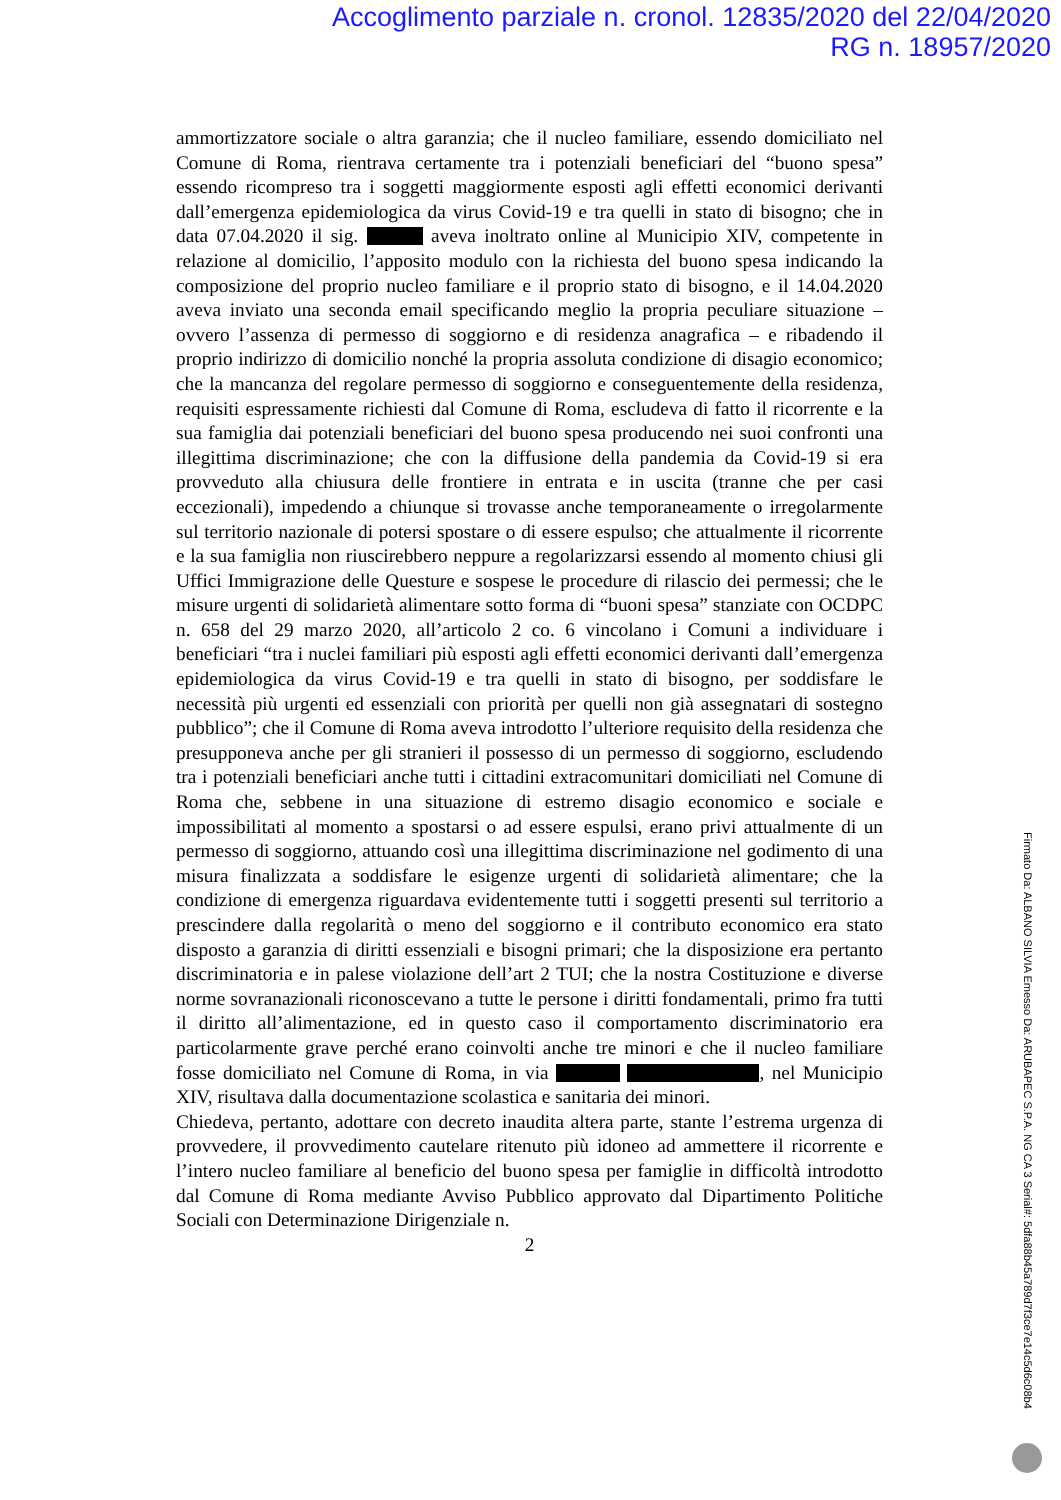Accoglimento parziale n. cronol. 12835/2020 del 22/04/2020
RG n. 18957/2020
ammortizzatore sociale o altra garanzia; che il nucleo familiare, essendo domiciliato nel Comune di Roma, rientrava certamente tra i potenziali beneficiari del “buono spesa” essendo ricompreso tra i soggetti maggiormente esposti agli effetti economici derivanti dall’emergenza epidemiologica da virus Covid-19 e tra quelli in stato di bisogno; che in data 07.04.2020 il sig. aveva inoltrato online al Municipio XIV, competente in relazione al domicilio, l’apposito modulo con la richiesta del buono spesa indicando la composizione del proprio nucleo familiare e il proprio stato di bisogno, e il 14.04.2020 aveva inviato una seconda email specificando meglio la propria peculiare situazione – ovvero l’assenza di permesso di soggiorno e di residenza anagrafica – e ribadendo il proprio indirizzo di domicilio nonché la propria assoluta condizione di disagio economico; che la mancanza del regolare permesso di soggiorno e conseguentemente della residenza, requisiti espressamente richiesti dal Comune di Roma, escludeva di fatto il ricorrente e la sua famiglia dai potenziali beneficiari del buono spesa producendo nei suoi confronti una illegittima discriminazione; che con la diffusione della pandemia da Covid-19 si era provveduto alla chiusura delle frontiere in entrata e in uscita (tranne che per casi eccezionali), impedendo a chiunque si trovasse anche temporaneamente o irregolarmente sul territorio nazionale di potersi spostare o di essere espulso; che attualmente il ricorrente e la sua famiglia non riuscirebbero neppure a regolarizzarsi essendo al momento chiusi gli Uffici Immigrazione delle Questure e sospese le procedure di rilascio dei permessi; che le misure urgenti di solidarietà alimentare sotto forma di “buoni spesa” stanziate con OCDPC n. 658 del 29 marzo 2020, all’articolo 2 co. 6 vincolano i Comuni a individuare i beneficiari “tra i nuclei familiari più esposti agli effetti economici derivanti dall’emergenza epidemiologica da virus Covid-19 e tra quelli in stato di bisogno, per soddisfare le necessità più urgenti ed essenziali con priorità per quelli non già assegnatari di sostegno pubblico”; che il Comune di Roma aveva introdotto l’ulteriore requisito della residenza che presupponeva anche per gli stranieri il possesso di un permesso di soggiorno, escludendo tra i potenziali beneficiari anche tutti i cittadini extracomunitari domiciliati nel Comune di Roma che, sebbene in una situazione di estremo disagio economico e sociale e impossibilitati al momento a spostarsi o ad essere espulsi, erano privi attualmente di un permesso di soggiorno, attuando così una illegittima discriminazione nel godimento di una misura finalizzata a soddisfare le esigenze urgenti di solidarietà alimentare; che la condizione di emergenza riguardava evidentemente tutti i soggetti presenti sul territorio a prescindere dalla regolarità o meno del soggiorno e il contributo economico era stato disposto a garanzia di diritti essenziali e bisogni primari; che la disposizione era pertanto discriminatoria e in palese violazione dell’art 2 TUI; che la nostra Costituzione e diverse norme sovranazionali riconoscevano a tutte le persone i diritti fondamentali, primo fra tutti il diritto all’alimentazione, ed in questo caso il comportamento discriminatorio era particolarmente grave perché erano coinvolti anche tre minori e che il nucleo familiare fosse domiciliato nel Comune di Roma, in via , nel Municipio XIV, risultava dalla documentazione scolastica e sanitaria dei minori.
Chiedeva, pertanto, adottare con decreto inaudita altera parte, stante l’estrema urgenza di provvedere, il provvedimento cautelare ritenuto più idoneo ad ammettere il ricorrente e l’intero nucleo familiare al beneficio del buono spesa per famiglie in difficoltà introdotto dal Comune di Roma mediante Avviso Pubblico approvato dal Dipartimento Politiche Sociali con Determinazione Dirigenziale n.
2
Firmato Da: ALBANO SILVIA Emesso Da: ARUBAPEC S.P.A. NG CA 3 Serial#: 5dfa88b45a789d7f3ce7e14c5d6c08b4